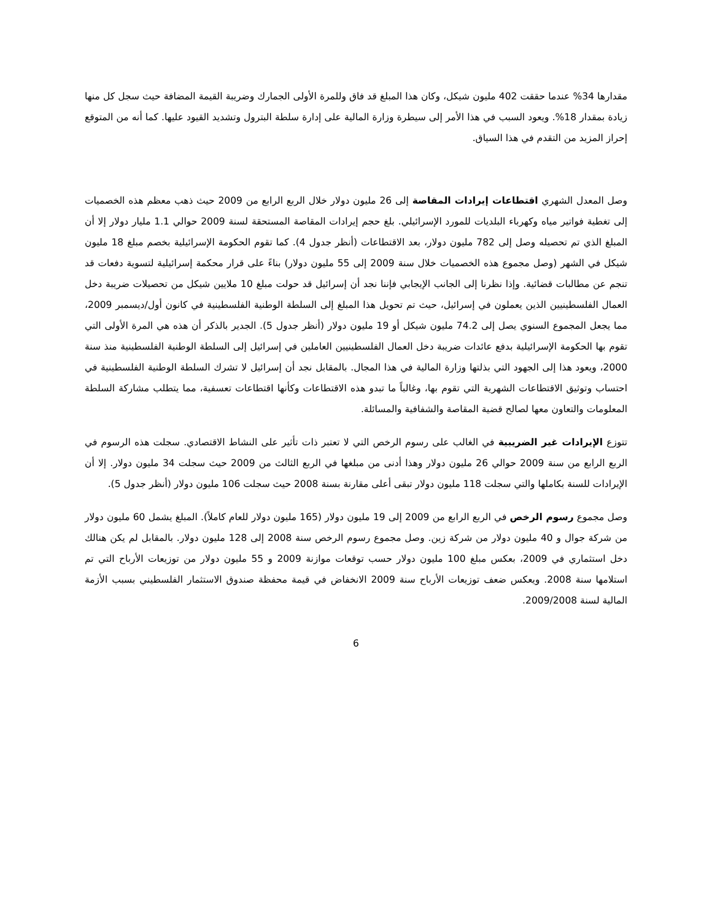مقدارها 34% عندما حققت 402 مليون شيكل، وكان هذا المبلغ قد فاق وللمرة الأولى الجمارك وضريبة القيمة المضافة حيث سجل كل منها زيادة بمقدار 18%. ويعود السبب في هذا الأمر إلى سيطرة وزارة المالية على إدارة سلطة البترول وتشديد القيود عليها. كما أنه من المتوقع إحراز المزيد من التقدم في هذا السياق.
وصل المعدل الشهري اقتطاعات إيرادات المقاصة إلى 26 مليون دولار خلال الربع الرابع من 2009 حيث ذهب معظم هذه الخصميات إلى تغطية فواتير مياه وكهرباء البلديات للمورد الإسرائيلي. بلغ حجم إيرادات المقاصة المستحقة لسنة 2009 حوالي 1.1 مليار دولار إلا أن المبلغ الذي تم تحصيله وصل إلى 782 مليون دولار، بعد الاقتطاعات (أنظر جدول 4). كما تقوم الحكومة الإسرائيلية بخصم مبلغ 18 مليون شيكل في الشهر (وصل مجموع هذه الخصميات خلال سنة 2009 إلى 55 مليون دولار) بناءً على قرار محكمة إسرائيلية لتسوية دفعات قد تنجم عن مطالبات قضائية. وإذا نظرنا إلى الجانب الإيجابي فإننا نجد أن إسرائيل قد حولت مبلغ 10 ملايين شيكل من تحصيلات ضريبة دخل العمال الفلسطينيين الذين يعملون في إسرائيل، حيث تم تحويل هذا المبلغ إلى السلطة الوطنية الفلسطينية في كانون أول/ديسمبر 2009، مما يجعل المجموع السنوي يصل إلى 74.2 مليون شيكل أو 19 مليون دولار (أنظر جدول 5). الجدير بالذكر أن هذه هي المرة الأولى التي تقوم بها الحكومة الإسرائيلية بدفع عائدات ضريبة دخل العمال الفلسطينيين العاملين في إسرائيل إلى السلطة الوطنية الفلسطينية منذ سنة 2000، ويعود هذا إلى الجهود التي بذلتها وزارة المالية في هذا المجال. بالمقابل نجد أن إسرائيل لا تشرك السلطة الوطنية الفلسطينية في احتساب وتوثيق الاقتطاعات الشهرية التي تقوم بها، وغالباً ما تبدو هذه الاقتطاعات وكأنها اقتطاعات تعسفية، مما يتطلب مشاركة السلطة المعلومات والتعاون معها لصالح قضية المقاصة والشفافية والمسائلة.
تتوزع الإيرادات غير الضريبية في الغالب على رسوم الرخص التي لا تعتبر ذات تأثير على النشاط الاقتصادي. سجلت هذه الرسوم في الربع الرابع من سنة 2009 حوالي 26 مليون دولار وهذا أدنى من مبلغها في الربع الثالث من 2009 حيث سجلت 34 مليون دولار. إلا أن الإيرادات للسنة بكاملها والتي سجلت 118 مليون دولار تبقى أعلى مقارنة بسنة 2008 حيث سجلت 106 مليون دولار (أنظر جدول 5).
وصل مجموع رسوم الرخص في الربع الرابع من 2009 إلى 19 مليون دولار (165 مليون دولار للعام كاملاً). المبلغ يشمل 60 مليون دولار من شركة جوال و 40 مليون دولار من شركة زين. وصل مجموع رسوم الرخص سنة 2008 إلى 128 مليون دولار. بالمقابل لم يكن هنالك دخل استثماري في 2009، بعكس مبلغ 100 مليون دولار حسب توقعات موازنة 2009 و 55 مليون دولار من توزيعات الأرباح التي تم استلامها سنة 2008. ويعكس ضعف توزيعات الأرباح سنة 2009 الانخفاض في قيمة محفظة صندوق الاستثمار الفلسطيني بسبب الأزمة المالية لسنة 2009/2008.
6